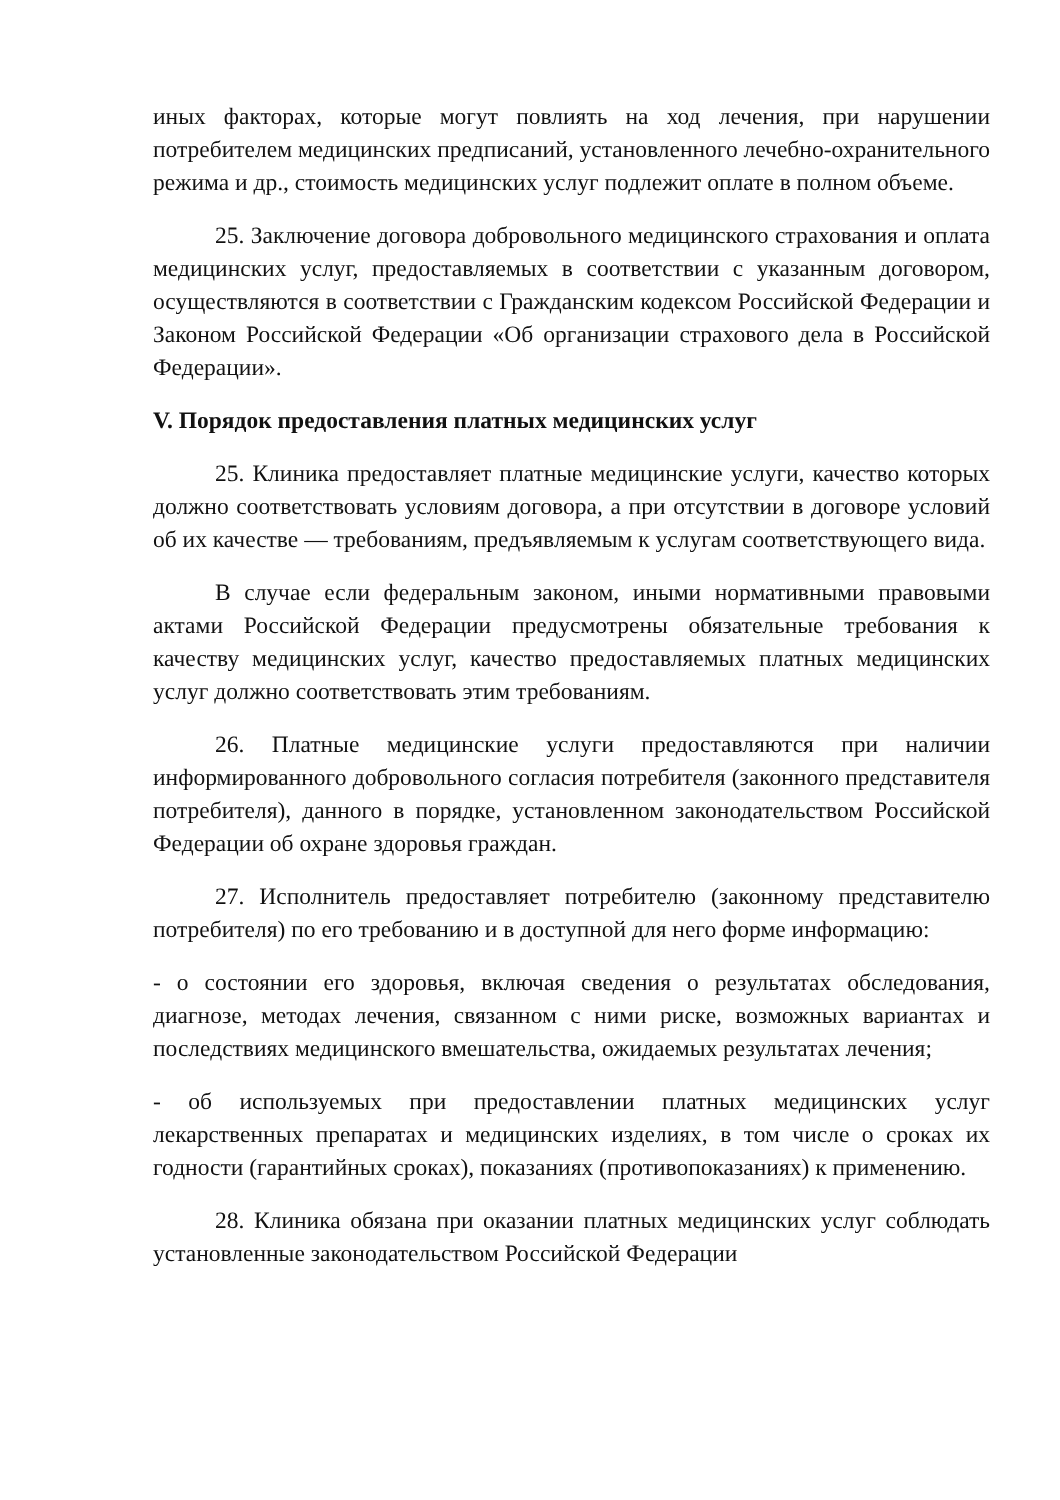иных факторах, которые могут повлиять на ход лечения, при нарушении потребителем медицинских предписаний, установленного лечебно-охранительного режима и др., стоимость медицинских услуг подлежит оплате в полном объеме.
25. Заключение договора добровольного медицинского страхования и оплата медицинских услуг, предоставляемых в соответствии с указанным договором, осуществляются в соответствии с Гражданским кодексом Российской Федерации и Законом Российской Федерации «Об организации страхового дела в Российской Федерации».
V. Порядок предоставления платных медицинских услуг
25. Клиника предоставляет платные медицинские услуги, качество которых должно соответствовать условиям договора, а при отсутствии в договоре условий об их качестве — требованиям, предъявляемым к услугам соответствующего вида.
В случае если федеральным законом, иными нормативными правовыми актами Российской Федерации предусмотрены обязательные требования к качеству медицинских услуг, качество предоставляемых платных медицинских услуг должно соответствовать этим требованиям.
26. Платные медицинские услуги предоставляются при наличии информированного добровольного согласия потребителя (законного представителя потребителя), данного в порядке, установленном законодательством Российской Федерации об охране здоровья граждан.
27. Исполнитель предоставляет потребителю (законному представителю потребителя) по его требованию и в доступной для него форме информацию:
- о состоянии его здоровья, включая сведения о результатах обследования, диагнозе, методах лечения, связанном с ними риске, возможных вариантах и последствиях медицинского вмешательства, ожидаемых результатах лечения;
- об используемых при предоставлении платных медицинских услуг лекарственных препаратах и медицинских изделиях, в том числе о сроках их годности (гарантийных сроках), показаниях (противопоказаниях) к применению.
28. Клиника обязана при оказании платных медицинских услуг соблюдать установленные законодательством Российской Федерации